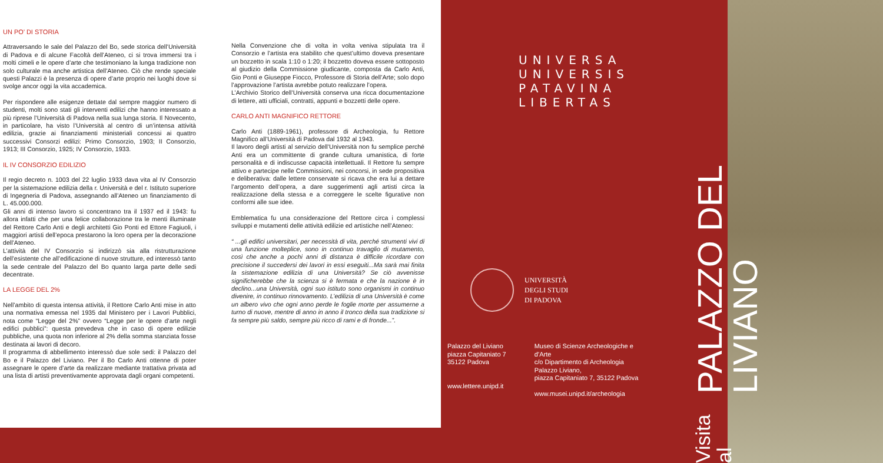UN PO’ DI STORIA
Attraversando le sale del Palazzo del Bo, sede storica dell’Università di Padova e di alcune Facoltà dell’Ateneo, ci si trova immersi tra i molti cimeli e le opere d’arte che testimoniano la lunga tradizione non solo culturale ma anche artistica dell’Ateneo. Ciò che rende speciale questi Palazzi è la presenza di opere d’arte proprio nei luoghi dove si svolge ancor oggi la vita accademica.
Per rispondere alle esigenze dettate dal sempre maggior numero di studenti, molti sono stati gli interventi edilizi che hanno interessato a più riprese l’Università di Padova nella sua lunga storia. Il Novecento, in particolare, ha visto l’Università al centro di un’intensa attività edilizia, grazie ai finanziamenti ministeriali concessi ai quattro successivi Consorzi edilizi: Primo Consorzio, 1903; II Consorzio, 1913; III Consorzio, 1925; IV Consorzio, 1933.
IL IV CONSORZIO EDILIZIO
Il regio decreto n. 1003 del 22 luglio 1933 dava vita al IV Consorzio per la sistemazione edilizia della r. Università e del r. Istituto superiore di Ingegneria di Padova, assegnando all’Ateneo un finanziamento di L. 45.000.000.
Gli anni di intenso lavoro si concentrano tra il 1937 ed il 1943: fu allora infatti che per una felice collaborazione tra le menti illuminate del Rettore Carlo Anti e degli architetti Gio Ponti ed Ettore Fagiuoli, i maggiori artisti dell’epoca prestarono la loro opera per la decorazione dell’Ateneo.
L’attività del IV Consorzio si indirizzò sia alla ristrutturazione dell’esistente che all’edificazione di nuove strutture, ed interessò tanto la sede centrale del Palazzo del Bo quanto larga parte delle sedi decentrate.
LA LEGGE DEL 2%
Nell’ambito di questa intensa attività, il Rettore Carlo Anti mise in atto una normativa emessa nel 1935 dal Ministero per i Lavori Pubblici, nota come “Legge del 2%” ovvero “Legge per le opere d’arte negli edifici pubblici”: questa prevedeva che in caso di opere edilizie pubbliche, una quota non inferiore al 2% della somma stanziata fosse destinata ai lavori di decoro.
Il programma di abbellimento interessò due sole sedi: il Palazzo del Bo e il Palazzo del Liviano. Per il Bo Carlo Anti ottenne di poter assegnare le opere d’arte da realizzare mediante trattativa privata ad una lista di artisti preventivamente approvata dagli organi competenti.
Nella Convenzione che di volta in volta veniva stipulata tra il Consorzio e l’artista era stabilito che quest’ultimo doveva presentare un bozzetto in scala 1:10 o 1:20; il bozzetto doveva essere sottoposto al giudizio della Commissione giudicante, composta da Carlo Anti, Gio Ponti e Giuseppe Fiocco, Professore di Storia dell’Arte; solo dopo l’approvazione l’artista avrebbe potuto realizzare l’opera.
L’Archivio Storico dell’Università conserva una ricca documentazione di lettere, atti ufficiali, contratti, appunti e bozzetti delle opere.
CARLO ANTI MAGNIFICO RETTORE
Carlo Anti (1889-1961), professore di Archeologia, fu Rettore Magnifico all’Università di Padova dal 1932 al 1943.
Il lavoro degli artisti al servizio dell’Università non fu semplice perché Anti era un committente di grande cultura umanistica, di forte personalità e di indiscusse capacità intellettuali. Il Rettore fu sempre attivo e partecipe nelle Commissioni, nei concorsi, in sede propositiva e deliberativa: dalle lettere conservate si ricava che era lui a dettare l’argomento dell’opera, a dare suggerimenti agli artisti circa la realizzazione della stessa e a correggere le scelte figurative non conformi alle sue idee.
Emblematica fu una considerazione del Rettore circa i complessi sviluppi e mutamenti delle attività edilizie ed artistiche nell’Ateneo:
“ ...gli edifici universitari, per necessità di vita, perché strumenti vivi di una funzione molteplice, sono in continuo travaglio di mutamento, così che anche a pochi anni di distanza è difficile ricordare con precisione il succedersi dei lavori in essi eseguiti...Ma sarà mai finita la sistemazione edilizia di una Università? Se ciò avvenisse significherebbe che la scienza si è fermata e che la nazione è in declino...una Università, ogni suo istituto sono organismi in continuo divenire, in continuo rinnovamento. L’edilizia di una Università è come un albero vivo che ogni anno perde le foglie morte per assumerne a turno di nuove, mentre di anno in anno il tronco della sua tradizione si fa sempre più saldo, sempre più ricco di rami e di fronde...”.
UNIVERSA
UNIVERSIS
PATAVINA
LIBERTAS
UNIVERSITÀ
DEGLI STUDI
DI PADOVA
Palazzo del Liviano
piazza Capitaniato 7
35122 Padova
www.lettere.unipd.it
Museo di Scienze Archeologiche e
d’Arte
c/o Dipartimento di Archeologia
Palazzo Liviano,
piazza Capitaniato 7, 35122 Padova
www.musei.unipd.it/archeologia
Visita al PALAZZO DEL LIVIANO